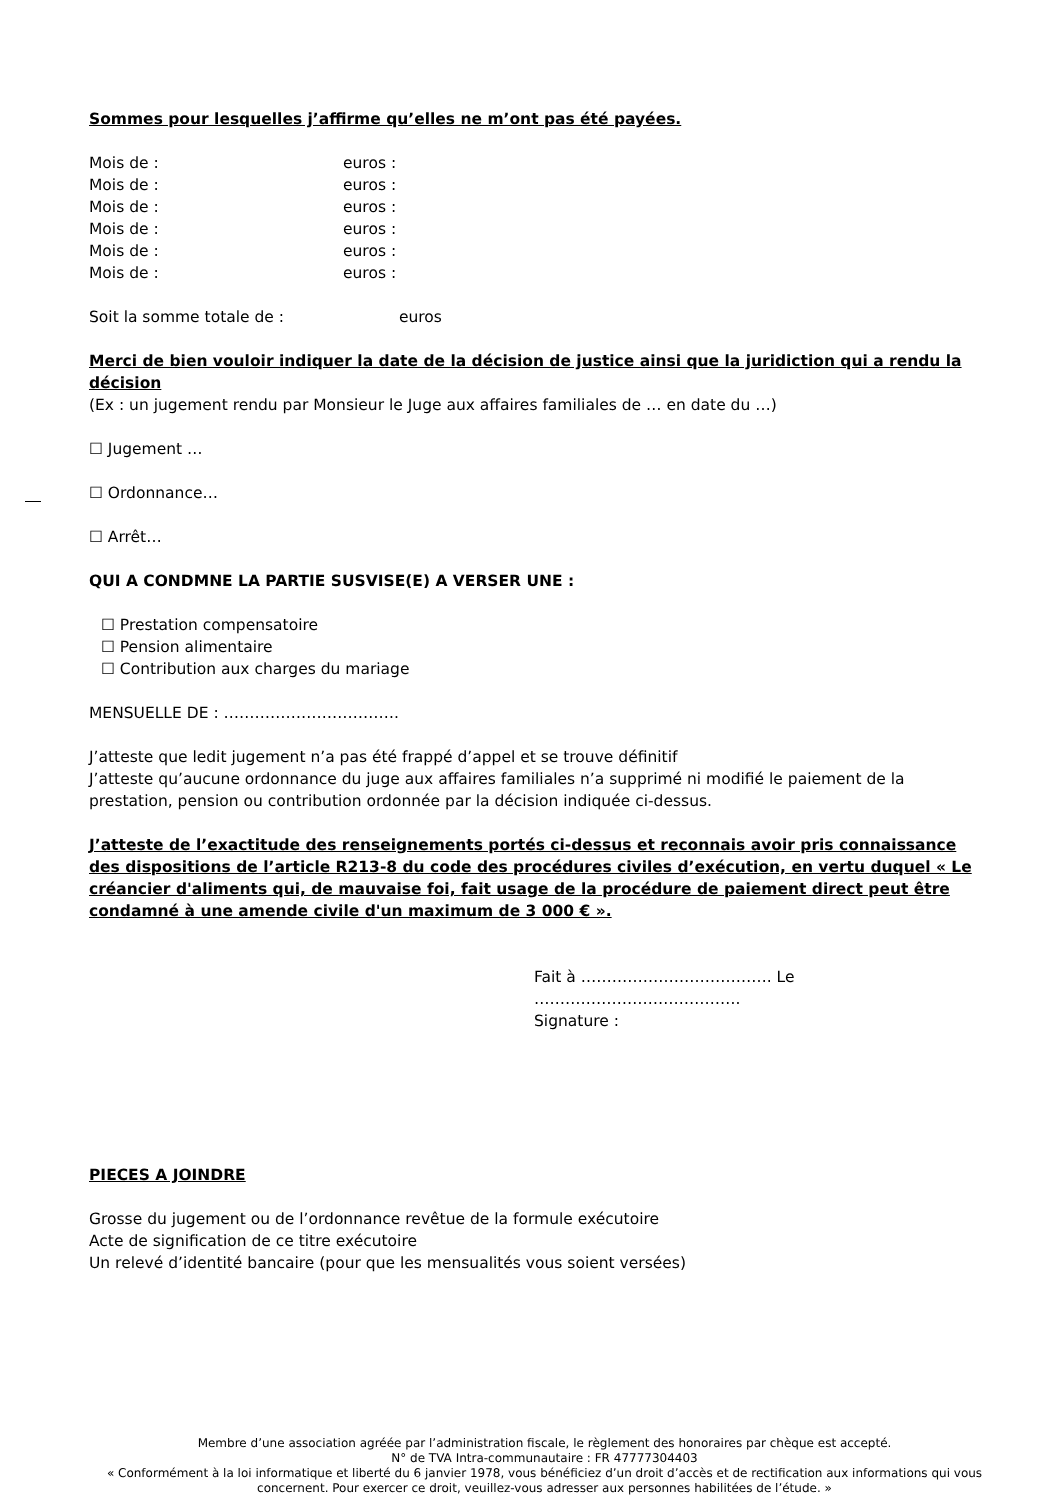Sommes pour lesquelles j’affirme qu’elles ne m’ont pas été payées.
Mois de : euros :
Mois de : euros :
Mois de : euros :
Mois de : euros :
Mois de : euros :
Mois de : euros :
Soit la somme totale de : euros
Merci de bien vouloir indiquer la date de la décision de justice ainsi que la juridiction qui a rendu la décision
(Ex : un jugement rendu par Monsieur le Juge aux affaires familiales de … en date du …)
☐ Jugement …
☐ Ordonnance…
☐ Arrêt…
QUI A CONDMNE LA PARTIE SUSVISE(E) A VERSER UNE :
☐ Prestation compensatoire
☐ Pension alimentaire
☐ Contribution aux charges du mariage
MENSUELLE DE : …………………………….
J’atteste que ledit jugement n’a pas été frappé d’appel et se trouve définitif
J’atteste qu’aucune ordonnance du juge aux affaires familiales n’a supprimé ni modifié le paiement de la prestation, pension ou contribution ordonnée par la décision indiquée ci-dessus.
J’atteste de l’exactitude des renseignements portés ci-dessus et reconnais avoir pris connaissance des dispositions de l’article R213-8 du code des procédures civiles d’exécution, en vertu duquel « Le créancier d'aliments qui, de mauvaise foi, fait usage de la procédure de paiement direct peut être condamné à une amende civile d'un maximum de 3 000 € ».
Fait à ………………………………. Le ………………………………….
Signature :
PIECES A JOINDRE
Grosse du jugement ou de l’ordonnance revêtue de la formule exécutoire
Acte de signification de ce titre exécutoire
Un relevé d’identité bancaire (pour que les mensualités vous soient versées)
Membre d’une association agréée par l’administration fiscale, le règlement des honoraires par chèque est accepté.
N° de TVA Intra-communautaire : FR 47777304403
« Conformément à la loi informatique et liberté du 6 janvier 1978, vous bénéficiez d’un droit d’accès et de rectification aux informations qui vous concernent. Pour exercer ce droit, veuillez-vous adresser aux personnes habilitées de l’étude. »